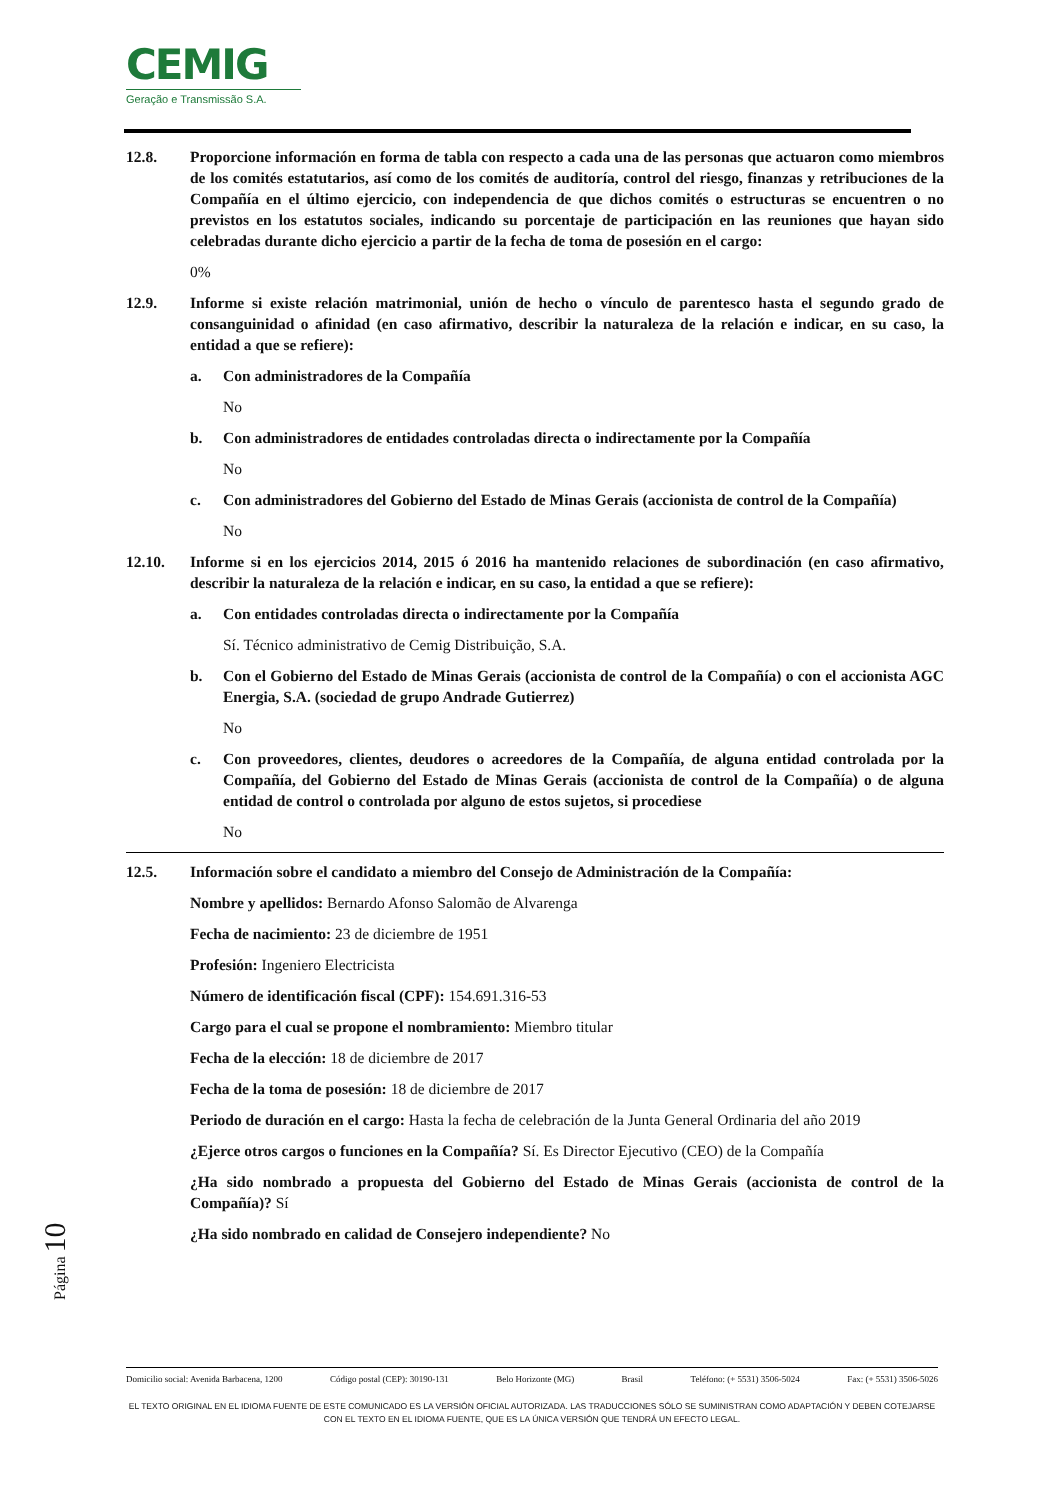CEMIG
Geração e Transmissão S.A.
12.8. Proporcione información en forma de tabla con respecto a cada una de las personas que actuaron como miembros de los comités estatutarios, así como de los comités de auditoría, control del riesgo, finanzas y retribuciones de la Compañía en el último ejercicio, con independencia de que dichos comités o estructuras se encuentren o no previstos en los estatutos sociales, indicando su porcentaje de participación en las reuniones que hayan sido celebradas durante dicho ejercicio a partir de la fecha de toma de posesión en el cargo:
0%
12.9. Informe si existe relación matrimonial, unión de hecho o vínculo de parentesco hasta el segundo grado de consanguinidad o afinidad (en caso afirmativo, describir la naturaleza de la relación e indicar, en su caso, la entidad a que se refiere):
a. Con administradores de la Compañía
No
b. Con administradores de entidades controladas directa o indirectamente por la Compañía
No
c. Con administradores del Gobierno del Estado de Minas Gerais (accionista de control de la Compañía)
No
12.10. Informe si en los ejercicios 2014, 2015 ó 2016 ha mantenido relaciones de subordinación (en caso afirmativo, describir la naturaleza de la relación e indicar, en su caso, la entidad a que se refiere):
a. Con entidades controladas directa o indirectamente por la Compañía
Sí. Técnico administrativo de Cemig Distribuição, S.A.
b. Con el Gobierno del Estado de Minas Gerais (accionista de control de la Compañía) o con el accionista AGC Energia, S.A. (sociedad de grupo Andrade Gutierrez)
No
c. Con proveedores, clientes, deudores o acreedores de la Compañía, de alguna entidad controlada por la Compañía, del Gobierno del Estado de Minas Gerais (accionista de control de la Compañía) o de alguna entidad de control o controlada por alguno de estos sujetos, si procediese
No
12.5. Información sobre el candidato a miembro del Consejo de Administración de la Compañía:
Nombre y apellidos: Bernardo Afonso Salomão de Alvarenga
Fecha de nacimiento: 23 de diciembre de 1951
Profesión: Ingeniero Electricista
Número de identificación fiscal (CPF): 154.691.316-53
Cargo para el cual se propone el nombramiento: Miembro titular
Fecha de la elección: 18 de diciembre de 2017
Fecha de la toma de posesión: 18 de diciembre de 2017
Periodo de duración en el cargo: Hasta la fecha de celebración de la Junta General Ordinaria del año 2019
¿Ejerce otros cargos o funciones en la Compañía? Sí. Es Director Ejecutivo (CEO) de la Compañía
¿Ha sido nombrado a propuesta del Gobierno del Estado de Minas Gerais (accionista de control de la Compañía)? Sí
¿Ha sido nombrado en calidad de Consejero independiente? No
Página 10
Domicilio social: Avenida Barbacena, 1200 Código postal (CEP): 30190-131 Belo Horizonte (MG) Brasil Teléfono: (+ 5531) 3506-5024 Fax: (+ 5531) 3506-5026
EL TEXTO ORIGINAL EN EL IDIOMA FUENTE DE ESTE COMUNICADO ES LA VERSIÓN OFICIAL AUTORIZADA. LAS TRADUCCIONES SÓLO SE SUMINISTRAN COMO ADAPTACIÓN Y DEBEN COTEJARSE CON EL TEXTO EN EL IDIOMA FUENTE, QUE ES LA ÚNICA VERSIÓN QUE TENDRÁ UN EFECTO LEGAL.